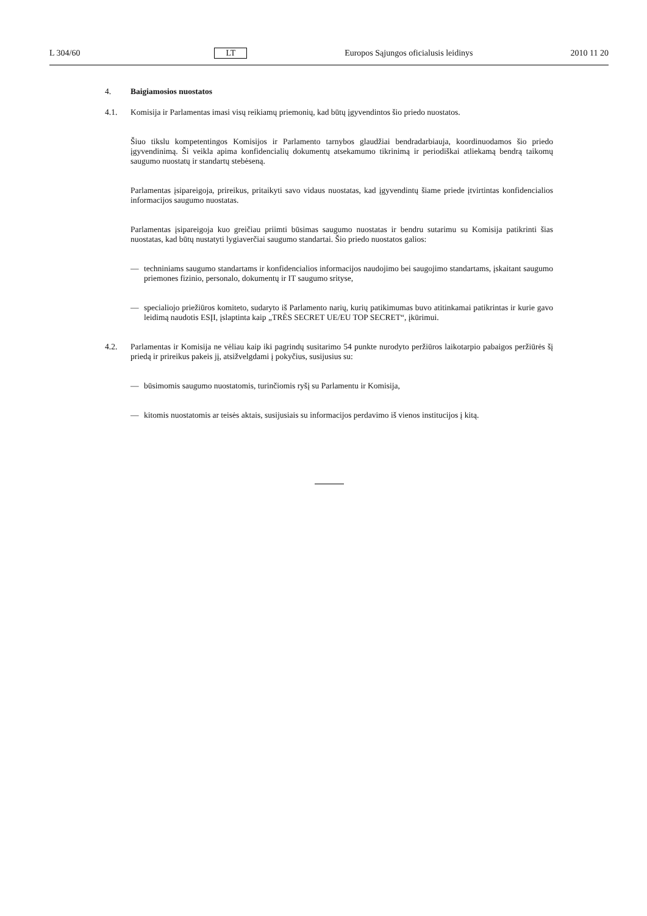L 304/60 LT Europos Sąjungos oficialusis leidinys 2010 11 20
4. Baigiamosios nuostatos
4.1. Komisija ir Parlamentas imasi visų reikiamų priemonių, kad būtų įgyvendintos šio priedo nuostatos.
Šiuo tikslu kompetentingos Komisijos ir Parlamento tarnybos glaudžiai bendradarbiauja, koordinuodamos šio priedo įgyvendinimą. Ši veikla apima konfidencialių dokumentų atsekamumo tikrinimą ir periodiškai atliekamą bendrą taikomų saugumo nuostatų ir standartų stebėseną.
Parlamentas įsipareigoja, prireikus, pritaikyti savo vidaus nuostatas, kad įgyvendintų šiame priede įtvirtintas konfidencialios informacijos saugumo nuostatas.
Parlamentas įsipareigoja kuo greičiau priimti būsimas saugumo nuostatas ir bendru sutarimu su Komisija patikrinti šias nuostatas, kad būtų nustatyti lygiaverčiai saugumo standartai. Šio priedo nuostatos galios:
— techniniams saugumo standartams ir konfidencialios informacijos naudojimo bei saugojimo standartams, įskaitant saugumo priemones fizinio, personalo, dokumentų ir IT saugumo srityse,
— specialiojo priežiūros komiteto, sudaryto iš Parlamento narių, kurių patikimumas buvo atitinkamai patikrintas ir kurie gavo leidimą naudotis ESĮI, įslaptinta kaip „TRÈS SECRET UE/EU TOP SECRET“, įkūrimui.
4.2. Parlamentas ir Komisija ne vėliau kaip iki pagrindų susitarimo 54 punkte nurodyto peržiūros laikotarpio pabaigos peržiūrės šį priedą ir prireikus pakeis jį, atsižvelgdami į pokyčius, susijusius su:
— būsimomis saugumo nuostatomis, turinčiomis ryšį su Parlamentu ir Komisija,
— kitomis nuostatomis ar teisės aktais, susijusiais su informacijos perdavimo iš vienos institucijos į kitą.